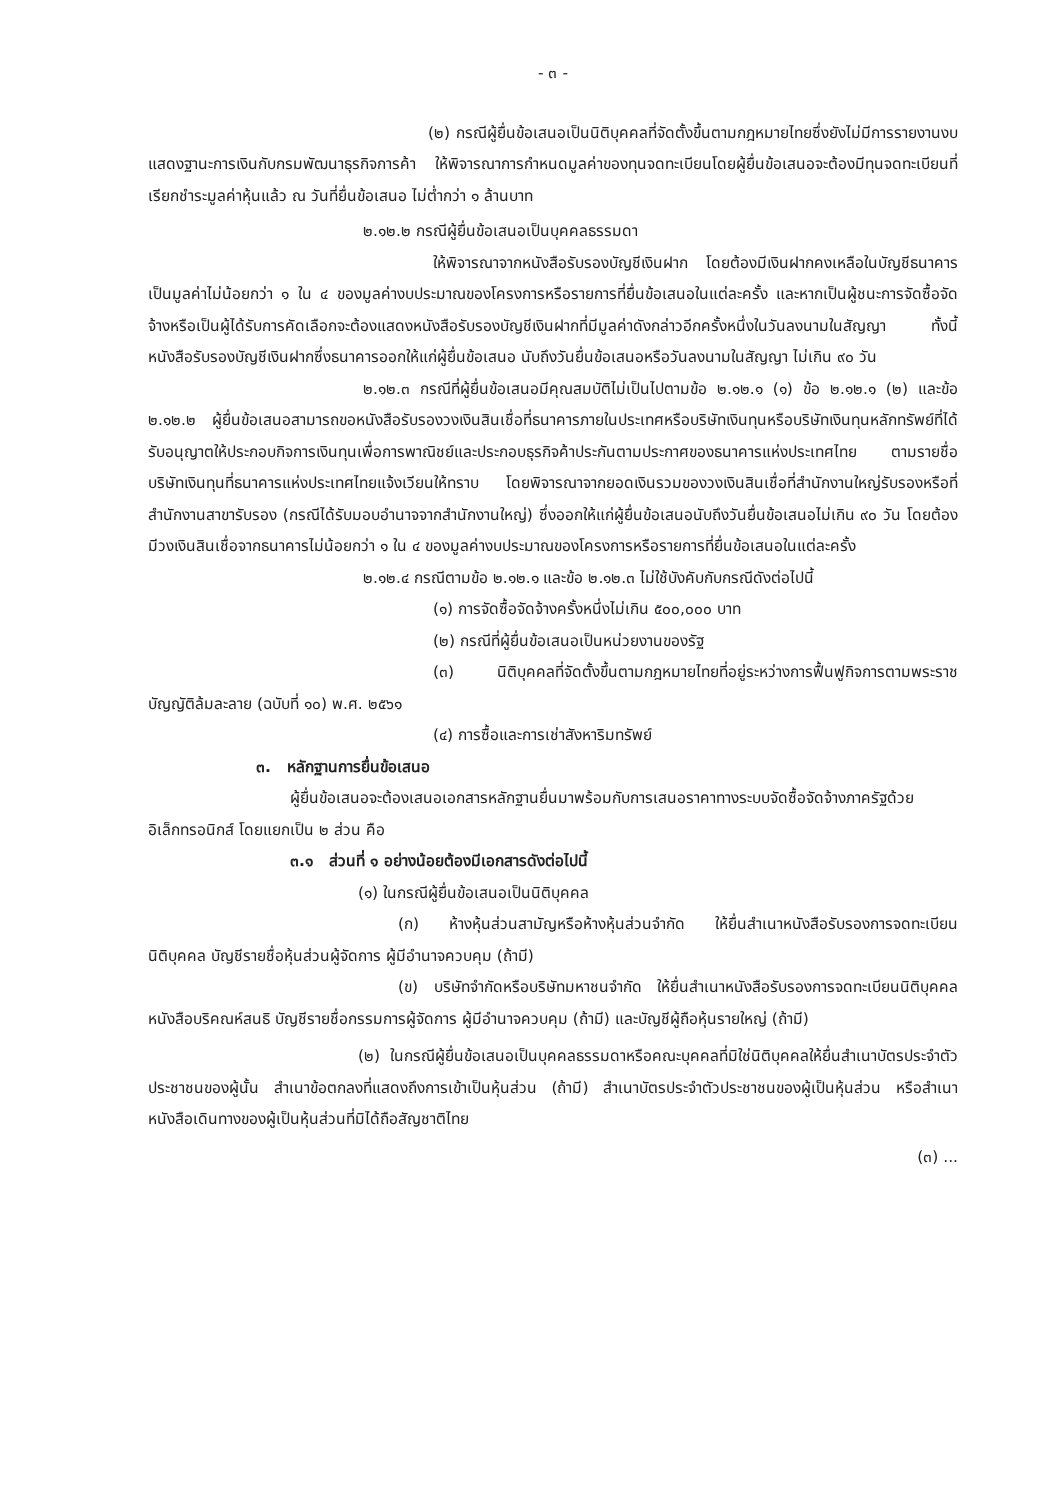- ๓ -
(๒) กรณีผู้ยื่นข้อเสนอเป็นนิติบุคคลที่จัดตั้งขึ้นตามกฎหมายไทยซึ่งยังไม่มีการรายงานงบแสดงฐานะการเงินกับกรมพัฒนาธุรกิจการค้า ให้พิจารณาการกำหนดมูลค่าของทุนจดทะเบียนโดยผู้ยื่นข้อเสนอจะต้องมีทุนจดทะเบียนที่เรียกชำระมูลค่าหุ้นแล้ว ณ วันที่ยื่นข้อเสนอ ไม่ต่ำกว่า ๑ ล้านบาท
๒.๑๒.๒ กรณีผู้ยื่นข้อเสนอเป็นบุคคลธรรมดา
ให้พิจารณาจากหนังสือรับรองบัญชีเงินฝาก โดยต้องมีเงินฝากคงเหลือในบัญชีธนาคารเป็นมูลค่าไม่น้อยกว่า ๑ ใน ๔ ของมูลค่างบประมาณของโครงการหรือรายการที่ยื่นข้อเสนอในแต่ละครั้ง และหากเป็นผู้ชนะการจัดซื้อจัดจ้างหรือเป็นผู้ได้รับการคัดเลือกจะต้องแสดงหนังสือรับรองบัญชีเงินฝากที่มีมูลค่าดังกล่าวอีกครั้งหนึ่งในวันลงนามในสัญญา ทั้งนี้ หนังสือรับรองบัญชีเงินฝากซึ่งธนาคารออกให้แก่ผู้ยื่นข้อเสนอ นับถึงวันยื่นข้อเสนอหรือวันลงนามในสัญญา ไม่เกิน ๙๐ วัน
๒.๑๒.๓ กรณีที่ผู้ยื่นข้อเสนอมีคุณสมบัติไม่เป็นไปตามข้อ ๒.๑๒.๑ (๑) ข้อ ๒.๑๒.๑ (๒) และข้อ ๒.๑๒.๒ ผู้ยื่นข้อเสนอสามารถขอหนังสือรับรองวงเงินสินเชื่อที่ธนาคารภายในประเทศหรือบริษัทเงินทุนหรือบริษัทเงินทุนหลักทรัพย์ที่ได้รับอนุญาตให้ประกอบกิจการเงินทุนเพื่อการพาณิชย์และประกอบธุรกิจค้าประกันตามประกาศของธนาคารแห่งประเทศไทย ตามรายชื่อบริษัทเงินทุนที่ธนาคารแห่งประเทศไทยแจ้งเวียนให้ทราบ โดยพิจารณาจากยอดเงินรวมของวงเงินสินเชื่อที่สำนักงานใหญ่รับรองหรือที่สำนักงานสาขารับรอง (กรณีได้รับมอบอำนาจจากสำนักงานใหญ่) ซึ่งออกให้แก่ผู้ยื่นข้อเสนอนับถึงวันยื่นข้อเสนอไม่เกิน ๙๐ วัน โดยต้องมีวงเงินสินเชื่อจากธนาคารไม่น้อยกว่า ๑ ใน ๔ ของมูลค่างบประมาณของโครงการหรือรายการที่ยื่นข้อเสนอในแต่ละครั้ง
๒.๑๒.๔ กรณีตามข้อ ๒.๑๒.๑ และข้อ ๒.๑๒.๓ ไม่ใช้บังคับกับกรณีดังต่อไปนี้
(๑) การจัดซื้อจัดจ้างครั้งหนึ่งไม่เกิน ๕๐๐,๐๐๐ บาท
(๒) กรณีที่ผู้ยื่นข้อเสนอเป็นหน่วยงานของรัฐ
(๓) นิติบุคคลที่จัดตั้งขึ้นตามกฎหมายไทยที่อยู่ระหว่างการฟื้นฟูกิจการตามพระราชบัญญัติล้มละลาย (ฉบับที่ ๑๐) พ.ศ. ๒๕๖๑
(๔) การซื้อและการเช่าสังหาริมทรัพย์
๓. หลักฐานการยื่นข้อเสนอ
ผู้ยื่นข้อเสนอจะต้องเสนอเอกสารหลักฐานยื่นมาพร้อมกับการเสนอราคาทางระบบจัดซื้อจัดจ้างภาครัฐด้วยอิเล็กทรอนิกส์ โดยแยกเป็น ๒ ส่วน คือ
๓.๑ ส่วนที่ ๑ อย่างน้อยต้องมีเอกสารดังต่อไปนี้
(๑) ในกรณีผู้ยื่นข้อเสนอเป็นนิติบุคคล
(ก) ห้างหุ้นส่วนสามัญหรือห้างหุ้นส่วนจำกัด ให้ยื่นสำเนาหนังสือรับรองการจดทะเบียนนิติบุคคล บัญชีรายชื่อหุ้นส่วนผู้จัดการ ผู้มีอำนาจควบคุม (ถ้ามี)
(ข) บริษัทจำกัดหรือบริษัทมหาชนจำกัด ให้ยื่นสำเนาหนังสือรับรองการจดทะเบียนนิติบุคคล หนังสือบริคณห์สนธิ บัญชีรายชื่อกรรมการผู้จัดการ ผู้มีอำนาจควบคุม (ถ้ามี) และบัญชีผู้ถือหุ้นรายใหญ่ (ถ้ามี)
(๒) ในกรณีผู้ยื่นข้อเสนอเป็นบุคคลธรรมดาหรือคณะบุคคลที่มิใช่นิติบุคคลให้ยื่นสำเนาบัตรประจำตัวประชาชนของผู้นั้น สำเนาข้อตกลงที่แสดงถึงการเข้าเป็นหุ้นส่วน (ถ้ามี) สำเนาบัตรประจำตัวประชาชนของผู้เป็นหุ้นส่วน หรือสำเนาหนังสือเดินทางของผู้เป็นหุ้นส่วนที่มิได้ถือสัญชาติไทย
(๓) ...